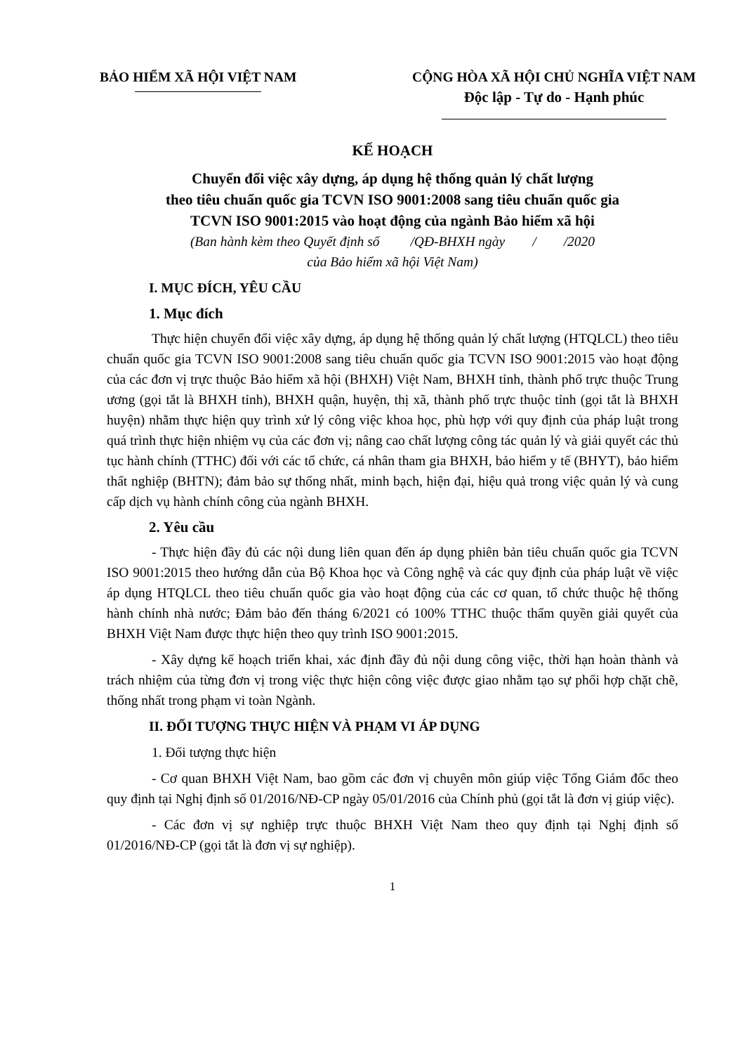BẢO HIỂM XÃ HỘI VIỆT NAM CỘNG HÒA XÃ HỘI CHỦ NGHĨA VIỆT NAM
Độc lập - Tự do - Hạnh phúc
KẾ HOẠCH
Chuyển đổi việc xây dựng, áp dụng hệ thống quản lý chất lượng
theo tiêu chuẩn quốc gia TCVN ISO 9001:2008 sang tiêu chuẩn quốc gia
TCVN ISO 9001:2015 vào hoạt động của ngành Bảo hiểm xã hội
(Ban hành kèm theo Quyết định số /QĐ-BHXH ngày / /2020
của Bảo hiểm xã hội Việt Nam)
I. MỤC ĐÍCH, YÊU CẦU
1. Mục đích
Thực hiện chuyển đổi việc xây dựng, áp dụng hệ thống quản lý chất lượng (HTQLCL) theo tiêu chuẩn quốc gia TCVN ISO 9001:2008 sang tiêu chuẩn quốc gia TCVN ISO 9001:2015 vào hoạt động của các đơn vị trực thuộc Bảo hiểm xã hội (BHXH) Việt Nam, BHXH tỉnh, thành phố trực thuộc Trung ương (gọi tắt là BHXH tỉnh), BHXH quận, huyện, thị xã, thành phố trực thuộc tỉnh (gọi tắt là BHXH huyện) nhằm thực hiện quy trình xử lý công việc khoa học, phù hợp với quy định của pháp luật trong quá trình thực hiện nhiệm vụ của các đơn vị; nâng cao chất lượng công tác quản lý và giải quyết các thủ tục hành chính (TTHC) đối với các tổ chức, cá nhân tham gia BHXH, bảo hiểm y tế (BHYT), bảo hiểm thất nghiệp (BHTN); đảm bảo sự thống nhất, minh bạch, hiện đại, hiệu quả trong việc quản lý và cung cấp dịch vụ hành chính công của ngành BHXH.
2. Yêu cầu
- Thực hiện đầy đủ các nội dung liên quan đến áp dụng phiên bản tiêu chuẩn quốc gia TCVN ISO 9001:2015 theo hướng dẫn của Bộ Khoa học và Công nghệ và các quy định của pháp luật về việc áp dụng HTQLCL theo tiêu chuẩn quốc gia vào hoạt động của các cơ quan, tổ chức thuộc hệ thống hành chính nhà nước; Đảm bảo đến tháng 6/2021 có 100% TTHC thuộc thẩm quyền giải quyết của BHXH Việt Nam được thực hiện theo quy trình ISO 9001:2015.
- Xây dựng kế hoạch triển khai, xác định đầy đủ nội dung công việc, thời hạn hoàn thành và trách nhiệm của từng đơn vị trong việc thực hiện công việc được giao nhằm tạo sự phối hợp chặt chẽ, thống nhất trong phạm vi toàn Ngành.
II. ĐỐI TƯỢNG THỰC HIỆN VÀ PHẠM VI ÁP DỤNG
1. Đối tượng thực hiện
- Cơ quan BHXH Việt Nam, bao gồm các đơn vị chuyên môn giúp việc Tổng Giám đốc theo quy định tại Nghị định số 01/2016/NĐ-CP ngày 05/01/2016 của Chính phủ (gọi tắt là đơn vị giúp việc).
- Các đơn vị sự nghiệp trực thuộc BHXH Việt Nam theo quy định tại Nghị định số 01/2016/NĐ-CP (gọi tắt là đơn vị sự nghiệp).
1